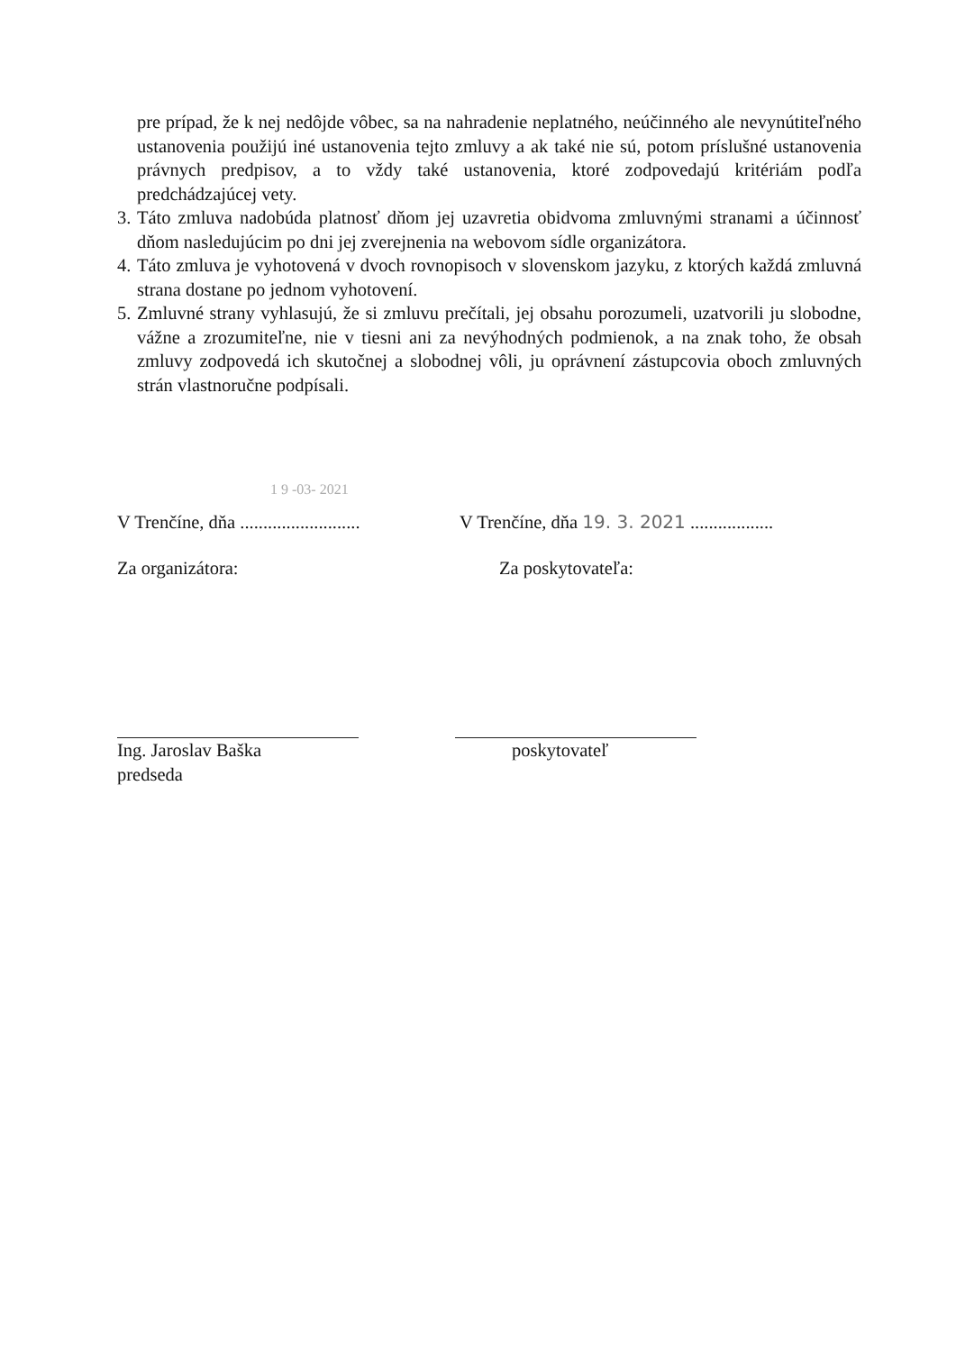pre prípad, že k nej nedôjde vôbec, sa na nahradenie neplatného, neúčinného ale nevynútiteľného ustanovenia použijú iné ustanovenia tejto zmluvy a ak také nie sú, potom príslušné ustanovenia právnych predpisov, a to vždy také ustanovenia, ktoré zodpovedajú kritériám podľa predchádzajúcej vety.
3. Táto zmluva nadobúda platnosť dňom jej uzavretia obidvoma zmluvnými stranami a účinnosť dňom nasledujúcim po dni jej zverejnenia na webovom sídle organizátora.
4. Táto zmluva je vyhotovená v dvoch rovnopisoch v slovenskom jazyku, z ktorých každá zmluvná strana dostane po jednom vyhotovení.
5. Zmluvné strany vyhlasujú, že si zmluvu prečítali, jej obsahu porozumeli, uzatvorili ju slobodne, vážne a zrozumiteľne, nie v tiesni ani za nevýhodných podmienok, a na znak toho, že obsah zmluvy zodpovedá ich skutočnej a slobodnej vôli, ju oprávnení zástupcovia oboch zmluvných strán vlastnoručne podpísali.
1 9 -03- 2021
V Trenčíne, dňa ..........................
V Trenčíne, dňa 19. 3. 2021 ..................
Za organizátora: Za poskytovateľa:
Ing. Jaroslav Baška
predseda
poskytovateľ